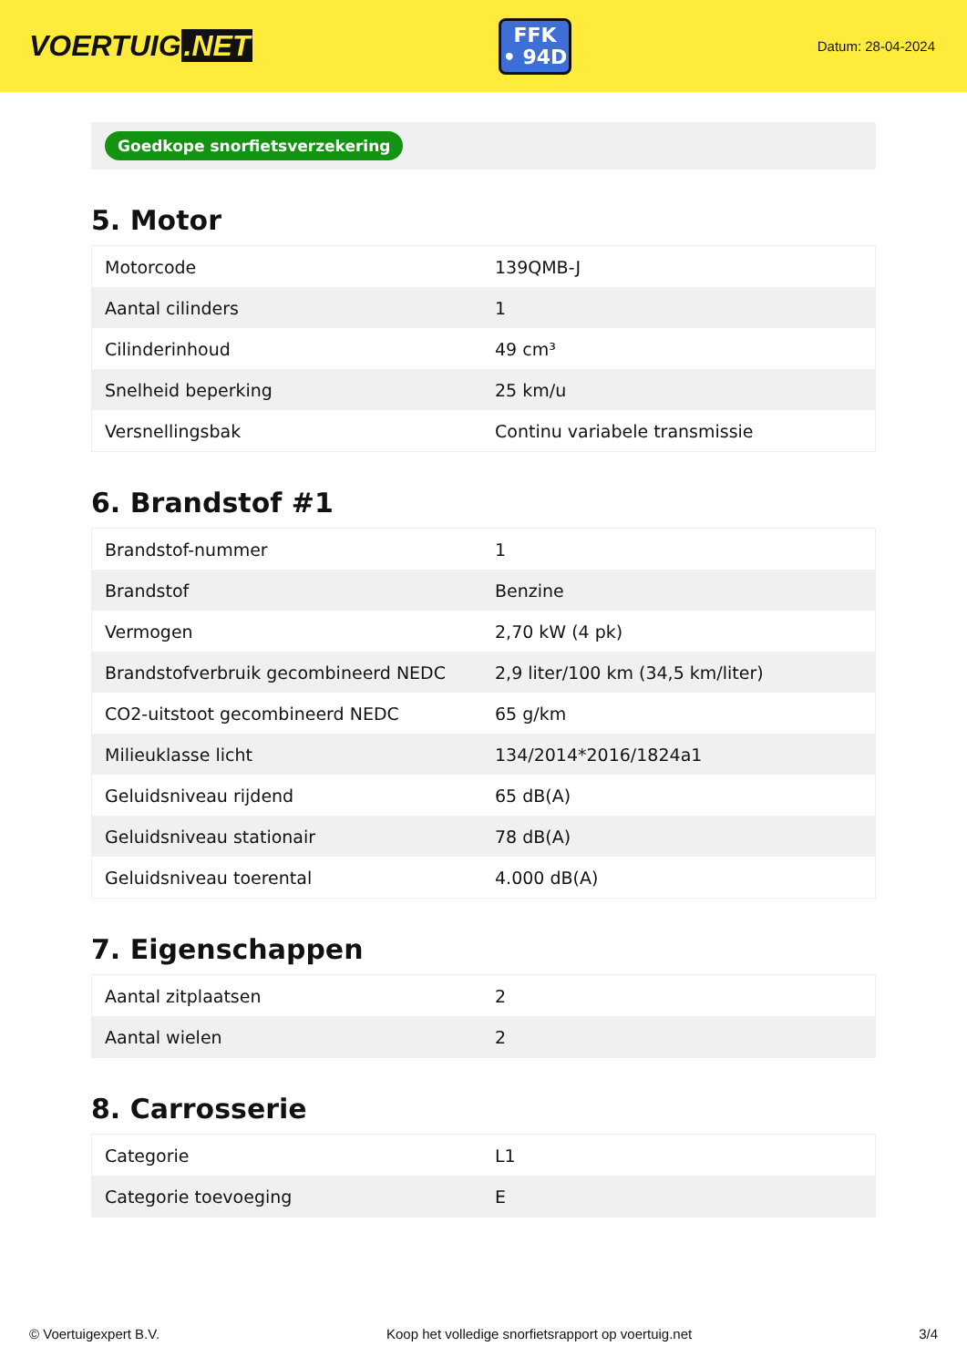VOERTUIG.NET
FFK
• 94D
Datum: 28-04-2024
Goedkope snorfietsverzekering
5. Motor
| Motorcode | 139QMB-J |
| Aantal cilinders | 1 |
| Cilinderinhoud | 49 cm³ |
| Snelheid beperking | 25 km/u |
| Versnellingsbak | Continu variabele transmissie |
6. Brandstof #1
| Brandstof-nummer | 1 |
| Brandstof | Benzine |
| Vermogen | 2,70 kW (4 pk) |
| Brandstofverbruik gecombineerd NEDC | 2,9 liter/100 km (34,5 km/liter) |
| CO2-uitstoot gecombineerd NEDC | 65 g/km |
| Milieuklasse licht | 134/2014*2016/1824a1 |
| Geluidsniveau rijdend | 65 dB(A) |
| Geluidsniveau stationair | 78 dB(A) |
| Geluidsniveau toerental | 4.000 dB(A) |
7. Eigenschappen
| Aantal zitplaatsen | 2 |
| Aantal wielen | 2 |
8. Carrosserie
| Categorie | L1 |
| Categorie toevoeging | E |
© Voertuigexpert B.V. Koop het volledige snorfietsrapport op voertuig.net 3/4